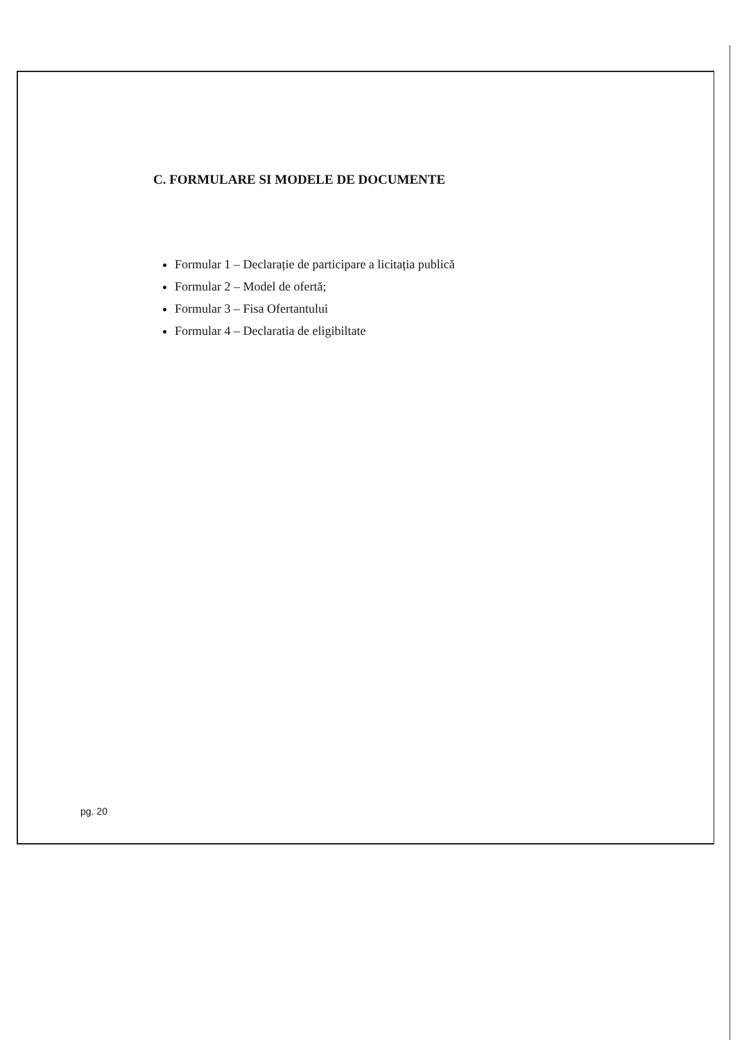C. FORMULARE SI MODELE DE DOCUMENTE
Formular 1 – Declarație de participare a licitația publică
Formular 2 – Model de ofertă;
Formular 3 – Fisa Ofertantului
Formular 4 – Declaratia de eligibiltate
pg. 20